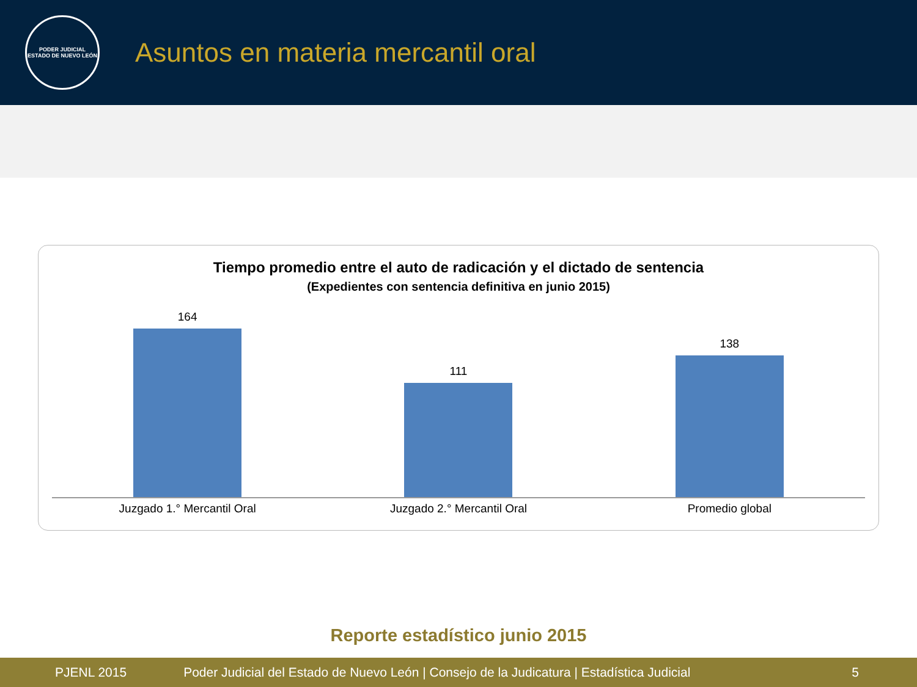PODER JUDICIAL
ESTADO DE NUEVO LEÓN
Asuntos en materia mercantil oral
Tiempo promedio entre el auto de radicación y el dictado de sentencia
(Expedientes con sentencia definitiva en junio 2015)
164
111
138
Juzgado 1.° Mercantil Oral Juzgado 2.° Mercantil Oral Promedio global
Reporte estadístico junio 2015
PJENL 2015 Poder Judicial del Estado de Nuevo León | Consejo de la Judicatura | Estadística Judicial 5